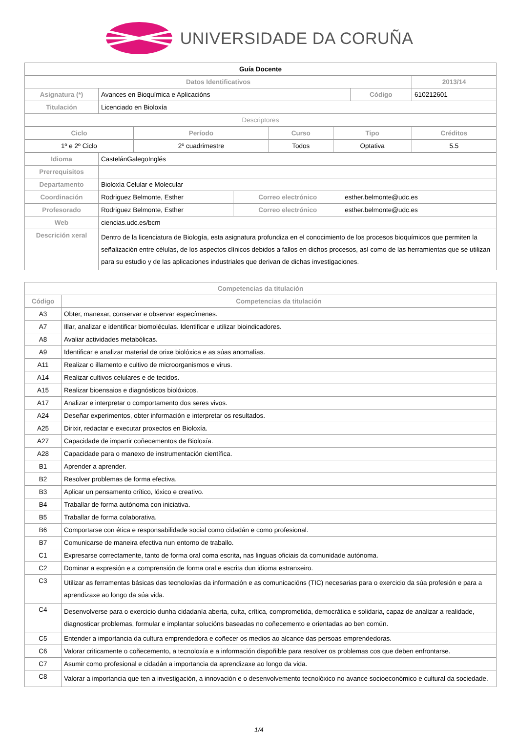UNIVERSIDADE DA CORUÑA
| Guía Docente | | | |
| --- | --- | --- | --- |
| Datos Identificativos | | | 2013/14 |
| Asignatura (*) | Avances en Bioquímica e Aplicacións | Código | 610212601 |
| Titulación | Licenciado en Bioloxía | | |
| Descriptores | | | |
| Ciclo | Período | Curso | Tipo | Créditos |
| --- | --- | --- | --- | --- |
| 1º e 2º Ciclo | 2º cuadrimestre | Todos | Optativa | 5.5 |
| Idioma | CastelánGalegoInglés | | |
| Prerrequisitos | | | |
| Departamento | Bioloxía Celular e Molecular | | |
| Coordinación | Rodriguez Belmonte, Esther | Correo electrónico | esther.belmonte@udc.es |
| Profesorado | Rodriguez Belmonte, Esther | Correo electrónico | esther.belmonte@udc.es |
| Web | ciencias.udc.es/bcm | | |
| Descrición xeral | Dentro de la licenciatura de Biología, esta asignatura profundiza en el conocimiento de los procesos bioquímicos que permiten la señalización entre células, de los aspectos clínicos debidos a fallos en dichos procesos, así como de las herramientas que se utilizan para su estudio y de las aplicaciones industriales que derivan de dichas investigaciones. | | |
| Competencias da titulación | |
| --- | --- |
| Código | Competencias da titulación |
| A3 | Obter, manexar, conservar e observar especímenes. |
| A7 | Illar, analizar e identificar biomoléculas. Identificar e utilizar bioindicadores. |
| A8 | Avaliar actividades metabólicas. |
| A9 | Identificar e analizar material de orixe biolóxica e as súas anomalías. |
| A11 | Realizar o illamento e cultivo de microorganismos e virus. |
| A14 | Realizar cultivos celulares e de tecidos. |
| A15 | Realizar bioensaios e diagnósticos biolóxicos. |
| A17 | Analizar e interpretar o comportamento dos seres vivos. |
| A24 | Deseñar experimentos, obter información e interpretar os resultados. |
| A25 | Dirixir, redactar e executar proxectos en Bioloxía. |
| A27 | Capacidade de impartir coñecementos de Bioloxía. |
| A28 | Capacidade para o manexo de instrumentación científica. |
| B1 | Aprender a aprender. |
| B2 | Resolver problemas de forma efectiva. |
| B3 | Aplicar un pensamento crítico, lóxico e creativo. |
| B4 | Traballar de forma autónoma con iniciativa. |
| B5 | Traballar de forma colaborativa. |
| B6 | Comportarse con ética e responsabilidade social como cidadán e como profesional. |
| B7 | Comunicarse de maneira efectiva nun entorno de traballo. |
| C1 | Expresarse correctamente, tanto de forma oral coma escrita, nas linguas oficiais da comunidade autónoma. |
| C2 | Dominar a expresión e a comprensión de forma oral e escrita dun idioma estranxeiro. |
| C3 | Utilizar as ferramentas básicas das tecnoloxías da información e as comunicacións (TIC) necesarias para o exercicio da súa profesión e para a aprendizaxe ao longo da súa vida. |
| C4 | Desenvolverse para o exercicio dunha cidadanía aberta, culta, crítica, comprometida, democrática e solidaria, capaz de analizar a realidade, diagnosticar problemas, formular e implantar solucións baseadas no coñecemento e orientadas ao ben común. |
| C5 | Entender a importancia da cultura emprendedora e coñecer os medios ao alcance das persoas emprendedoras. |
| C6 | Valorar criticamente o coñecemento, a tecnoloxía e a información dispoñible para resolver os problemas cos que deben enfrontarse. |
| C7 | Asumir como profesional e cidadán a importancia da aprendizaxe ao longo da vida. |
| C8 | Valorar a importancia que ten a investigación, a innovación e o desenvolvemento tecnolóxico no avance socioeconómico e cultural da sociedade. |
1/4